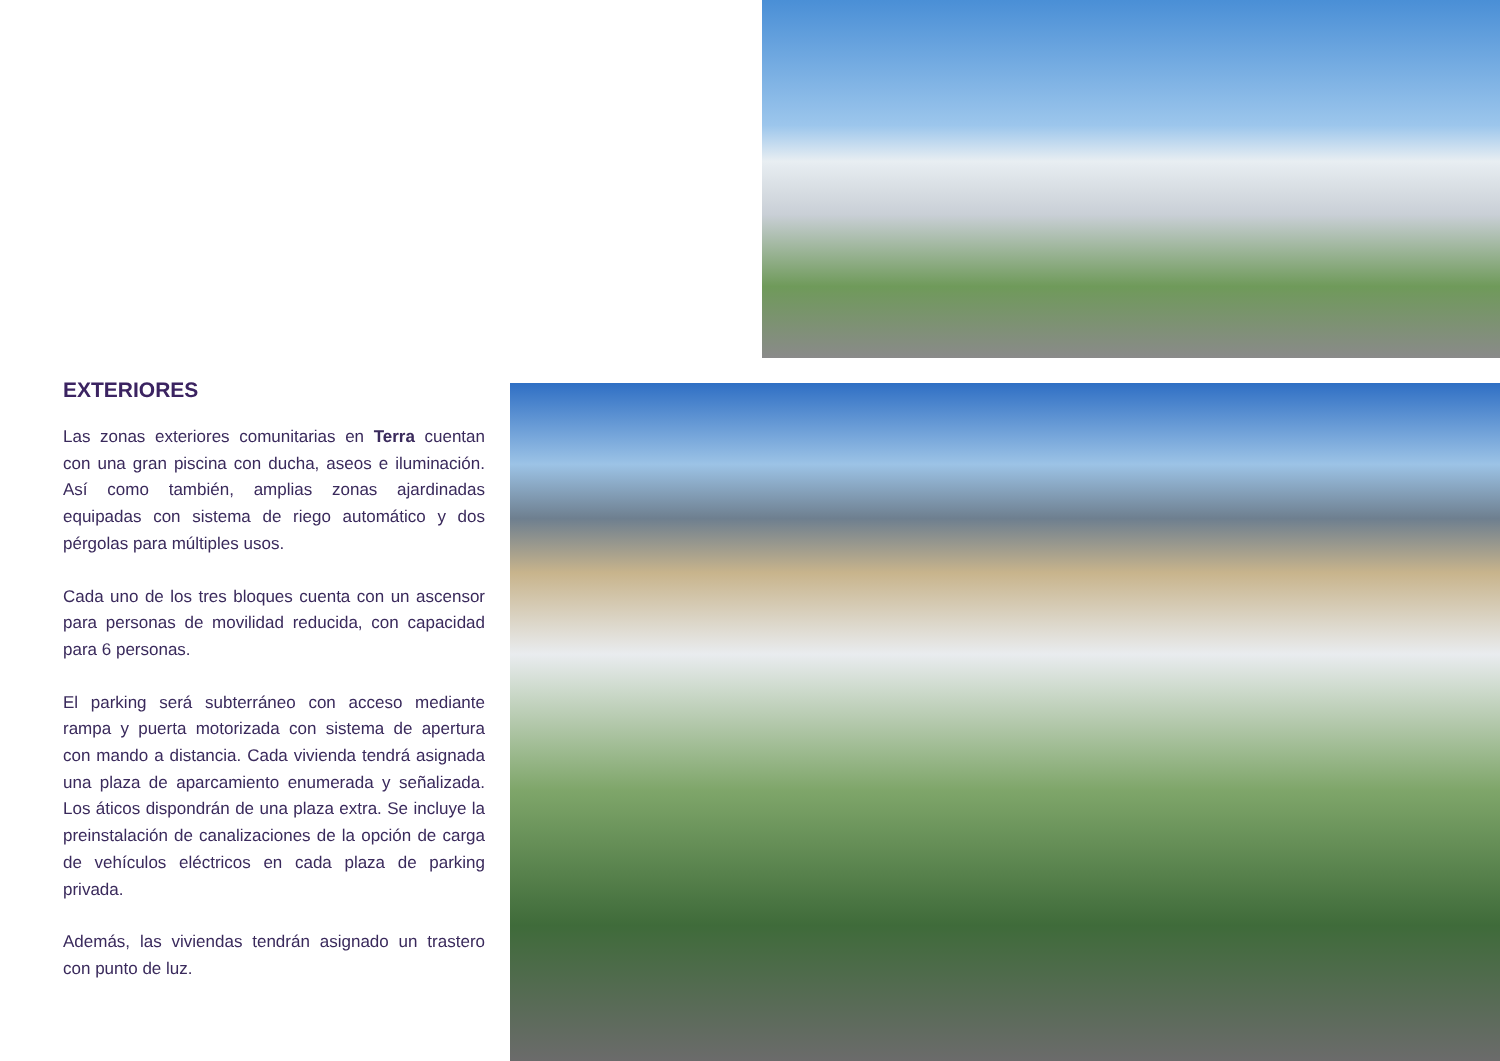EXTERIORES
Las zonas exteriores comunitarias en Terra cuentan con una gran piscina con ducha, aseos e iluminación. Así como también, amplias zonas ajardinadas equipadas con sistema de riego automático y dos pérgolas para múltiples usos.
Cada uno de los tres bloques cuenta con un ascensor para personas de movilidad reducida, con capacidad para 6 personas.
El parking será subterráneo con acceso mediante rampa y puerta motorizada con sistema de apertura con mando a distancia. Cada vivienda tendrá asignada una plaza de aparcamiento enumerada y señalizada. Los áticos dispondrán de una plaza extra. Se incluye la preinstalación de canalizaciones de la opción de carga de vehículos eléctricos en cada plaza de parking privada.
Además, las viviendas tendrán asignado un trastero con punto de luz.